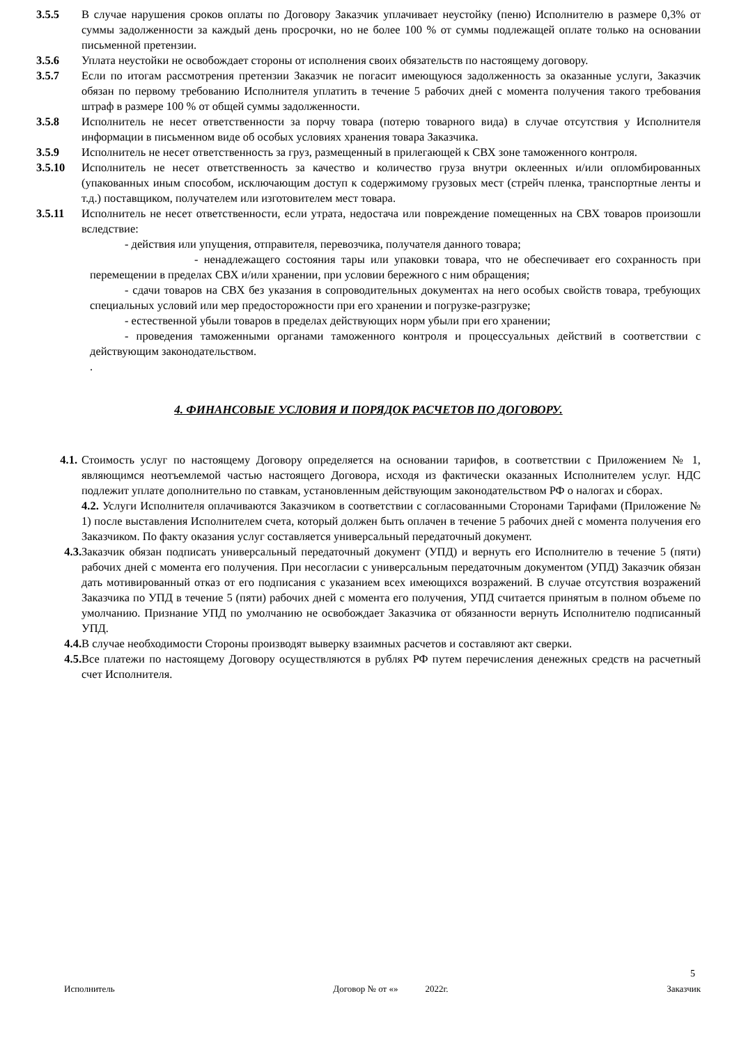3.5.5 В случае нарушения сроков оплаты по Договору Заказчик уплачивает неустойку (пеню) Исполнителю в размере 0,3% от суммы задолженности за каждый день просрочки, но не более 100 % от суммы подлежащей оплате только на основании письменной претензии.
3.5.6 Уплата неустойки не освобождает стороны от исполнения своих обязательств по настоящему договору.
3.5.7 Если по итогам рассмотрения претензии Заказчик не погасит имеющуюся задолженность за оказанные услуги, Заказчик обязан по первому требованию Исполнителя уплатить в течение 5 рабочих дней с момента получения такого требования штраф в размере 100 % от общей суммы задолженности.
3.5.8 Исполнитель не несет ответственности за порчу товара (потерю товарного вида) в случае отсутствия у Исполнителя информации в письменном виде об особых условиях хранения товара Заказчика.
3.5.9 Исполнитель не несет ответственность за груз, размещенный в прилегающей к СВХ зоне таможенного контроля.
3.5.10 Исполнитель не несет ответственность за качество и количество груза внутри оклеенных и/или опломбированных (упакованных иным способом, исключающим доступ к содержимому грузовых мест (стрейч пленка, транспортные ленты и т.д.) поставщиком, получателем или изготовителем мест товара.
3.5.11 Исполнитель не несет ответственности, если утрата, недостача или повреждение помещенных на СВХ товаров произошли вследствие:
- действия или упущения, отправителя, перевозчика, получателя данного товара;
- ненадлежащего состояния тары или упаковки товара, что не обеспечивает его сохранность при перемещении в пределах СВХ и/или хранении, при условии бережного с ним обращения;
- сдачи товаров на СВХ без указания в сопроводительных документах на него особых свойств товара, требующих специальных условий или мер предосторожности при его хранении и погрузке-разгрузке;
- естественной убыли товаров в пределах действующих норм убыли при его хранении;
- проведения таможенными органами таможенного контроля и процессуальных действий в соответствии с действующим законодательством.
.
4. ФИНАНСОВЫЕ УСЛОВИЯ И ПОРЯДОК РАСЧЕТОВ ПО ДОГОВОРУ.
4.1. Стоимость услуг по настоящему Договору определяется на основании тарифов, в соответствии с Приложением № 1, являющимся неотъемлемой частью настоящего Договора, исходя из фактически оказанных Исполнителем услуг. НДС подлежит уплате дополнительно по ставкам, установленным действующим законодательством РФ о налогах и сборах.
4.2. Услуги Исполнителя оплачиваются Заказчиком в соответствии с согласованными Сторонами Тарифами (Приложение № 1) после выставления Исполнителем счета, который должен быть оплачен в течение 5 рабочих дней с момента получения его Заказчиком. По факту оказания услуг составляется универсальный передаточный документ.
4.3. Заказчик обязан подписать универсальный передаточный документ (УПД) и вернуть его Исполнителю в течение 5 (пяти) рабочих дней с момента его получения. При несогласии с универсальным передаточным документом (УПД) Заказчик обязан дать мотивированный отказ от его подписания с указанием всех имеющихся возражений. В случае отсутствия возражений Заказчика по УПД в течение 5 (пяти) рабочих дней с момента его получения, УПД считается принятым в полном объеме по умолчанию. Признание УПД по умолчанию не освобождает Заказчика от обязанности вернуть Исполнителю подписанный УПД.
4.4. В случае необходимости Стороны производят выверку взаимных расчетов и составляют акт сверки.
4.5. Все платежи по настоящему Договору осуществляются в рублях РФ путем перечисления денежных средств на расчетный счет Исполнителя.
5
Исполнитель Договор № от «» 2022г. Заказчик